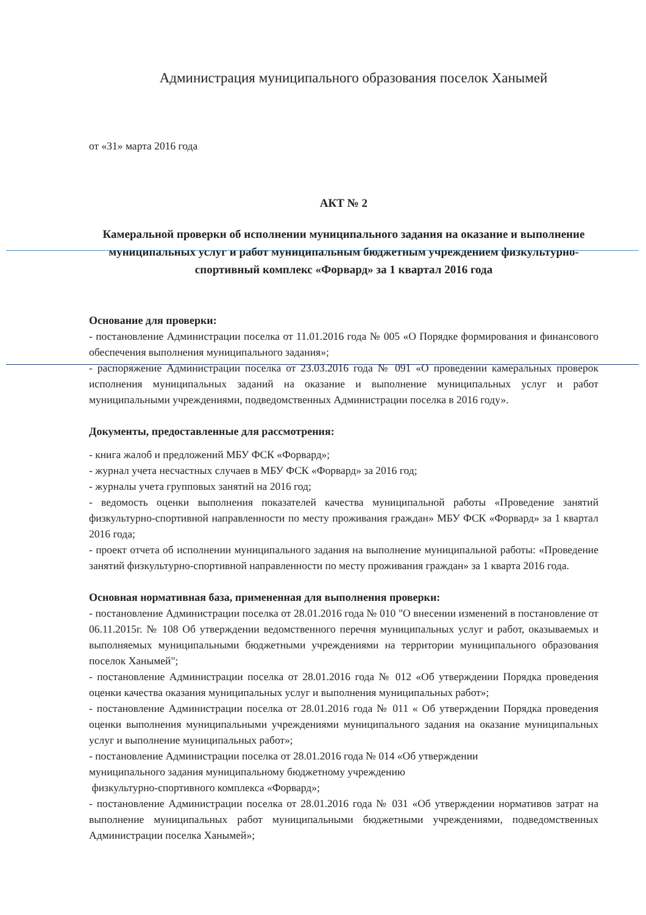Администрация муниципального образования поселок Ханымей
от «31» марта 2016 года
АКТ № 2
Камеральной проверки об исполнении муниципального задания на оказание и выполнение муниципальных услуг и работ муниципальным бюджетным учреждением физкультурно-спортивный комплекс «Форвард» за 1 квартал 2016 года
Основание для проверки:
- постановление Администрации поселка от 11.01.2016 года № 005 «О Порядке формирования и финансового обеспечения выполнения муниципального задания»;
- распоряжение Администрации поселка от 23.03.2016 года № 091 «О проведении камеральных проверок исполнения муниципальных заданий на оказание и выполнение муниципальных услуг и работ муниципальными учреждениями, подведомственных Администрации поселка в 2016 году».
Документы, предоставленные для рассмотрения:
- книга жалоб и предложений МБУ ФСК «Форвард»;
- журнал учета несчастных случаев в МБУ ФСК «Форвард» за 2016 год;
- журналы учета групповых занятий на 2016 год;
- ведомость оценки выполнения показателей качества муниципальной работы «Проведение занятий физкультурно-спортивной направленности по месту проживания граждан» МБУ ФСК «Форвард» за 1 квартал 2016 года;
- проект отчета об исполнении муниципального задания на выполнение муниципальной работы: «Проведение занятий физкультурно-спортивной направленности по месту проживания граждан» за 1 кварта 2016 года.
Основная нормативная база, примененная для выполнения проверки:
- постановление Администрации поселка от 28.01.2016 года № 010 "О внесении изменений в постановление от 06.11.2015г. № 108 Об утверждении ведомственного перечня муниципальных услуг и работ, оказываемых и выполняемых муниципальными бюджетными учреждениями на территории муниципального образования поселок Ханымей";
- постановление Администрации поселка от 28.01.2016 года № 012 «Об утверждении Порядка проведения оценки качества оказания муниципальных услуг и выполнения муниципальных работ»;
- постановление Администрации поселка от 28.01.2016 года № 011 « Об утверждении Порядка проведения оценки выполнения муниципальными учреждениями муниципального задания на оказание муниципальных услуг и выполнение муниципальных работ»;
- постановление Администрации поселка от 28.01.2016 года № 014 «Об утверждении
муниципального задания муниципальному бюджетному учреждению
физкультурно-спортивного комплекса «Форвард»;
- постановление Администрации поселка от 28.01.2016 года № 031 «Об утверждении нормативов затрат на выполнение муниципальных работ муниципальными бюджетными учреждениями, подведомственных Администрации поселка Ханымей»;